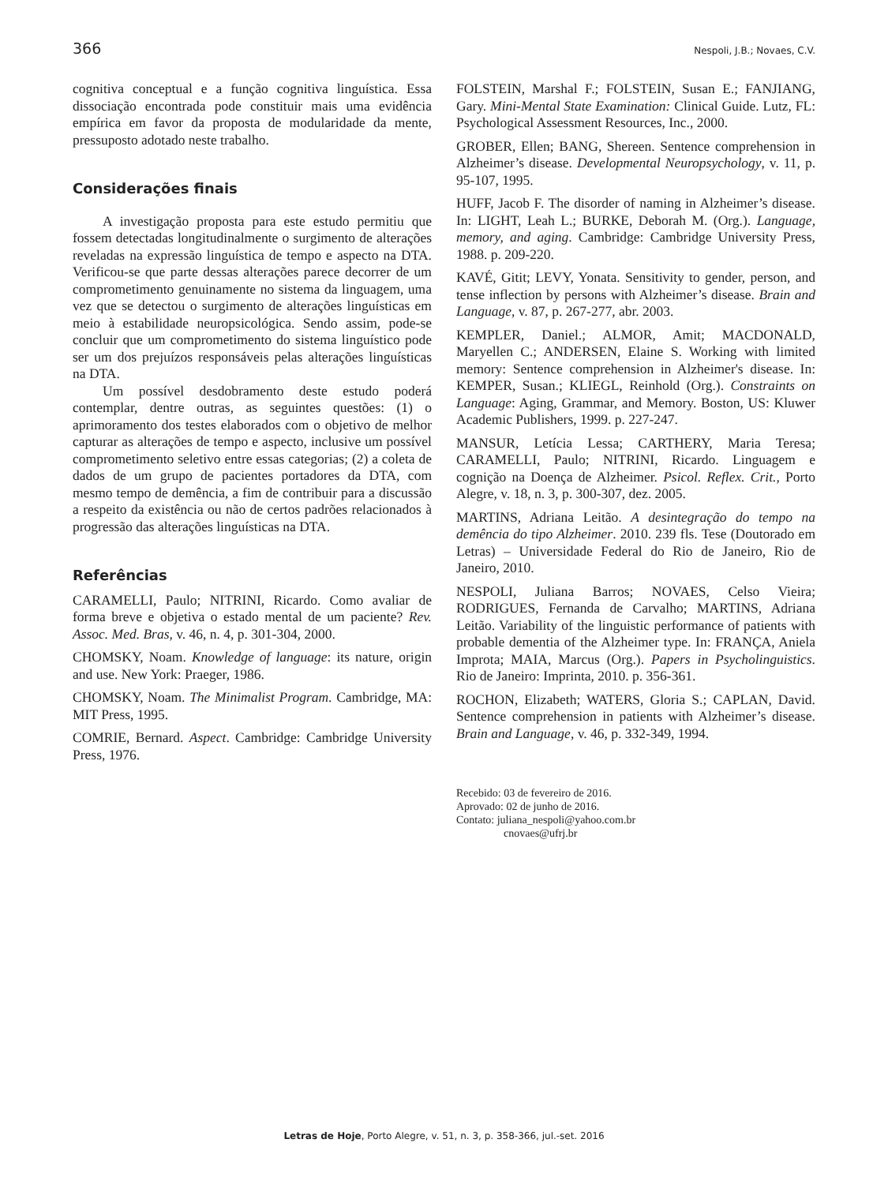366 Nespoli, J.B.; Novaes, C.V.
cognitiva conceptual e a função cognitiva linguística. Essa dissociação encontrada pode constituir mais uma evidência empírica em favor da proposta de modularidade da mente, pressuposto adotado neste trabalho.
Considerações finais
A investigação proposta para este estudo permitiu que fossem detectadas longitudinalmente o surgimento de alterações reveladas na expressão linguística de tempo e aspecto na DTA. Verificou-se que parte dessas alterações parece decorrer de um comprometimento genuinamente no sistema da linguagem, uma vez que se detectou o surgimento de alterações linguísticas em meio à estabilidade neuropsicológica. Sendo assim, pode-se concluir que um comprometimento do sistema linguístico pode ser um dos prejuízos responsáveis pelas alterações linguísticas na DTA.
Um possível desdobramento deste estudo poderá contemplar, dentre outras, as seguintes questões: (1) o aprimoramento dos testes elaborados com o objetivo de melhor capturar as alterações de tempo e aspecto, inclusive um possível comprometimento seletivo entre essas categorias; (2) a coleta de dados de um grupo de pacientes portadores da DTA, com mesmo tempo de demência, a fim de contribuir para a discussão a respeito da existência ou não de certos padrões relacionados à progressão das alterações linguísticas na DTA.
Referências
CARAMELLI, Paulo; NITRINI, Ricardo. Como avaliar de forma breve e objetiva o estado mental de um paciente? Rev. Assoc. Med. Bras, v. 46, n. 4, p. 301-304, 2000.
CHOMSKY, Noam. Knowledge of language: its nature, origin and use. New York: Praeger, 1986.
CHOMSKY, Noam. The Minimalist Program. Cambridge, MA: MIT Press, 1995.
COMRIE, Bernard. Aspect. Cambridge: Cambridge University Press, 1976.
FOLSTEIN, Marshal F.; FOLSTEIN, Susan E.; FANJIANG, Gary. Mini-Mental State Examination: Clinical Guide. Lutz, FL: Psychological Assessment Resources, Inc., 2000.
GROBER, Ellen; BANG, Shereen. Sentence comprehension in Alzheimer’s disease. Developmental Neuropsychology, v. 11, p. 95-107, 1995.
HUFF, Jacob F. The disorder of naming in Alzheimer’s disease. In: LIGHT, Leah L.; BURKE, Deborah M. (Org.). Language, memory, and aging. Cambridge: Cambridge University Press, 1988. p. 209-220.
KAVÉ, Gitit; LEVY, Yonata. Sensitivity to gender, person, and tense inflection by persons with Alzheimer’s disease. Brain and Language, v. 87, p. 267-277, abr. 2003.
KEMPLER, Daniel.; ALMOR, Amit; MACDONALD, Maryellen C.; ANDERSEN, Elaine S. Working with limited memory: Sentence comprehension in Alzheimer's disease. In: KEMPER, Susan.; KLIEGL, Reinhold (Org.). Constraints on Language: Aging, Grammar, and Memory. Boston, US: Kluwer Academic Publishers, 1999. p. 227-247.
MANSUR, Letícia Lessa; CARTHERY, Maria Teresa; CARAMELLI, Paulo; NITRINI, Ricardo. Linguagem e cognição na Doença de Alzheimer. Psicol. Reflex. Crit., Porto Alegre, v. 18, n. 3, p. 300-307, dez. 2005.
MARTINS, Adriana Leitão. A desintegração do tempo na demência do tipo Alzheimer. 2010. 239 fls. Tese (Doutorado em Letras) – Universidade Federal do Rio de Janeiro, Rio de Janeiro, 2010.
NESPOLI, Juliana Barros; NOVAES, Celso Vieira; RODRIGUES, Fernanda de Carvalho; MARTINS, Adriana Leitão. Variability of the linguistic performance of patients with probable dementia of the Alzheimer type. In: FRANÇA, Aniela Improta; MAIA, Marcus (Org.). Papers in Psycholinguistics. Rio de Janeiro: Imprinta, 2010. p. 356-361.
ROCHON, Elizabeth; WATERS, Gloria S.; CAPLAN, David. Sentence comprehension in patients with Alzheimer’s disease. Brain and Language, v. 46, p. 332-349, 1994.
Recebido: 03 de fevereiro de 2016.
Aprovado: 02 de junho de 2016.
Contato: juliana_nespoli@yahoo.com.br
cnovaes@ufrj.br
Letras de Hoje, Porto Alegre, v. 51, n. 3, p. 358-366, jul.-set. 2016